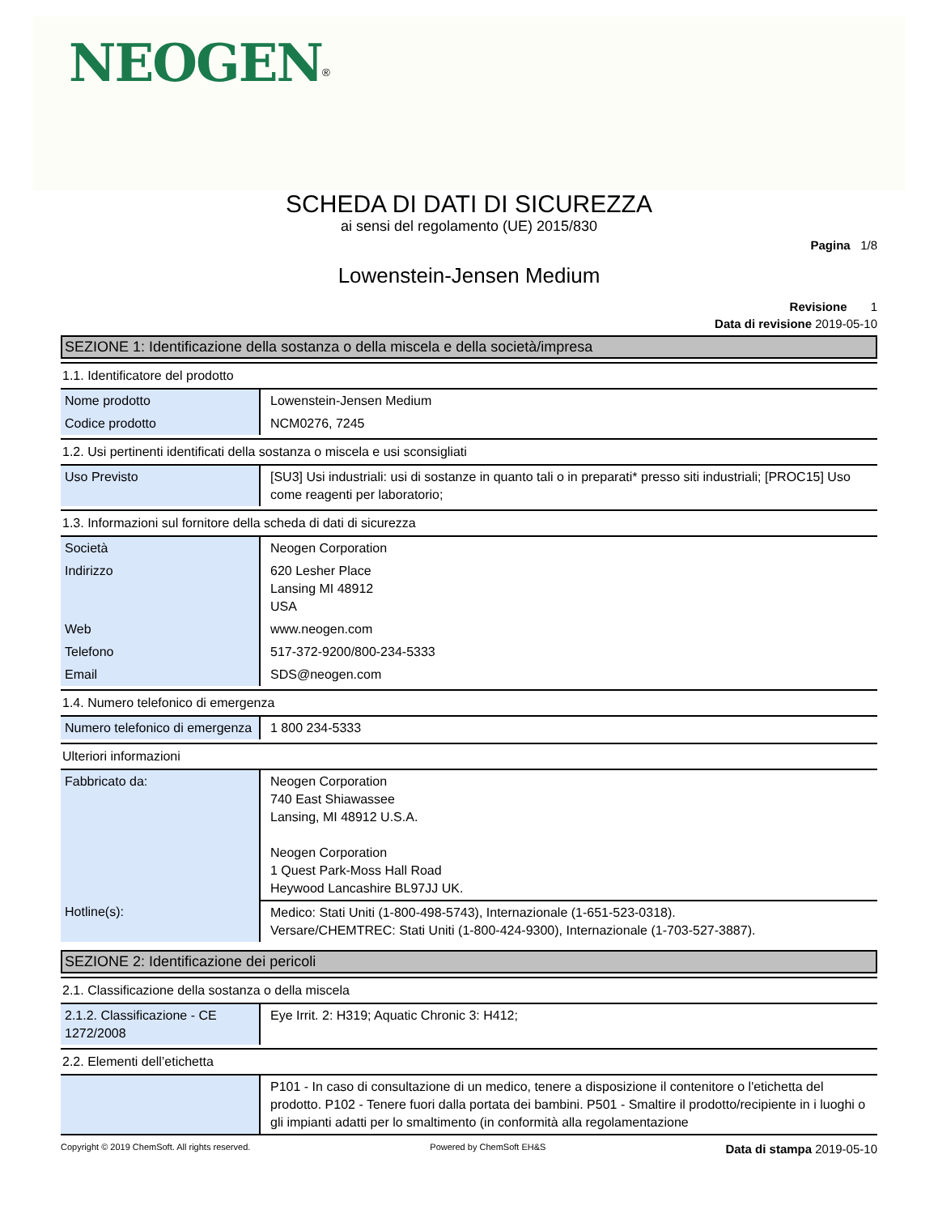NEOGEN<sup>®</sup>
SCHEDA DI DATI DI SICUREZZA
ai sensi del regolamento (UE) 2015/830
Pagina 1/8
Lowenstein-Jensen Medium
Revisione 1
Data di revisione 2019-05-10
SEZIONE 1: Identificazione della sostanza o della miscela e della società/impresa
1.1. Identificatore del prodotto
| Nome prodotto | Lowenstein-Jensen Medium |
| Codice prodotto | NCM0276, 7245 |
1.2. Usi pertinenti identificati della sostanza o miscela e usi sconsigliati
| Uso Previsto | [SU3] Usi industriali: usi di sostanze in quanto tali o in preparati* presso siti industriali; [PROC15] Uso come reagenti per laboratorio; |
1.3. Informazioni sul fornitore della scheda di dati di sicurezza
| Società | Neogen Corporation |
| Indirizzo | 620 Lesher Place Lansing MI 48912 USA |
| Web | www.neogen.com |
| Telefono | 517-372-9200/800-234-5333 |
| Email | SDS@neogen.com |
1.4. Numero telefonico di emergenza
| Numero telefonico di emergenza | 1 800 234-5333 |
Ulteriori informazioni
| Fabbricato da: | Neogen Corporation 740 East Shiawassee Lansing, MI 48912 U.S.A. Neogen Corporation 1 Quest Park-Moss Hall Road Heywood Lancashire BL97JJ UK. |
| Hotline(s): | Medico: Stati Uniti (1-800-498-5743), Internazionale (1-651-523-0318). Versare/CHEMTREC: Stati Uniti (1-800-424-9300), Internazionale (1-703-527-3887). |
SEZIONE 2: Identificazione dei pericoli
2.1. Classificazione della sostanza o della miscela
| 2.1.2. Classificazione - CE 1272/2008 | Eye Irrit. 2: H319; Aquatic Chronic 3: H412; |
2.2. Elementi dell’etichetta
| | P101 - In caso di consultazione di un medico, tenere a disposizione il contenitore o l'etichetta del prodotto. P102 - Tenere fuori dalla portata dei bambini. P501 - Smaltire il prodotto/recipiente in i luoghi o gli impianti adatti per lo smaltimento (in conformità alla regolamentazione |
Copyright © 2019 ChemSoft. All rights reserved. Powered by ChemSoft EH&S Data di stampa 2019-05-10